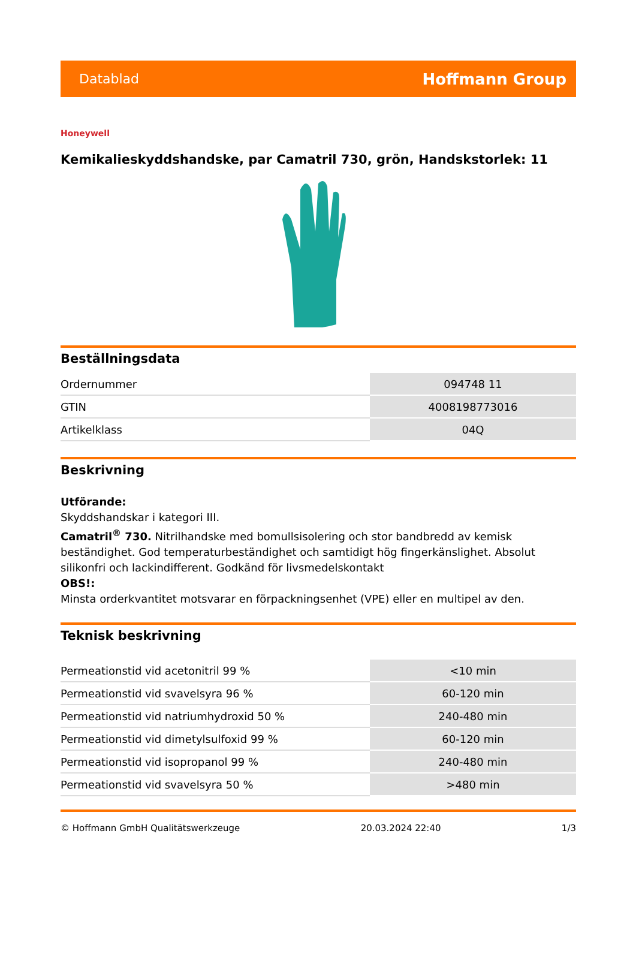Datablad Hoffmann Group
Honeywell
Kemikalieskyddshandske, par Camatril 730, grön, Handskstorlek: 11
Beställningsdata
| Ordernummer | 094748 11 |
| GTIN | 4008198773016 |
| Artikelklass | 04Q |
Beskrivning
Utförande:
Skyddshandskar i kategori III.
Camatril<sup>®</sup> 730. Nitrilhandske med bomullsisolering och stor bandbredd av kemisk beständighet. God temperaturbeständighet och samtidigt hög fingerkänslighet. Absolut silikonfri och lackindifferent. Godkänd för livsmedelskontakt
OBS!:
Minsta orderkvantitet motsvarar en förpackningsenhet (VPE) eller en multipel av den.
Teknisk beskrivning
| Permeationstid vid acetonitril 99 % | <10 min |
| Permeationstid vid svavelsyra 96 % | 60-120 min |
| Permeationstid vid natriumhydroxid 50 % | 240-480 min |
| Permeationstid vid dimetylsulfoxid 99 % | 60-120 min |
| Permeationstid vid isopropanol 99 % | 240-480 min |
| Permeationstid vid svavelsyra 50 % | >480 min |
© Hoffmann GmbH Qualitätswerkzeuge 20.03.2024 22:40 1/3